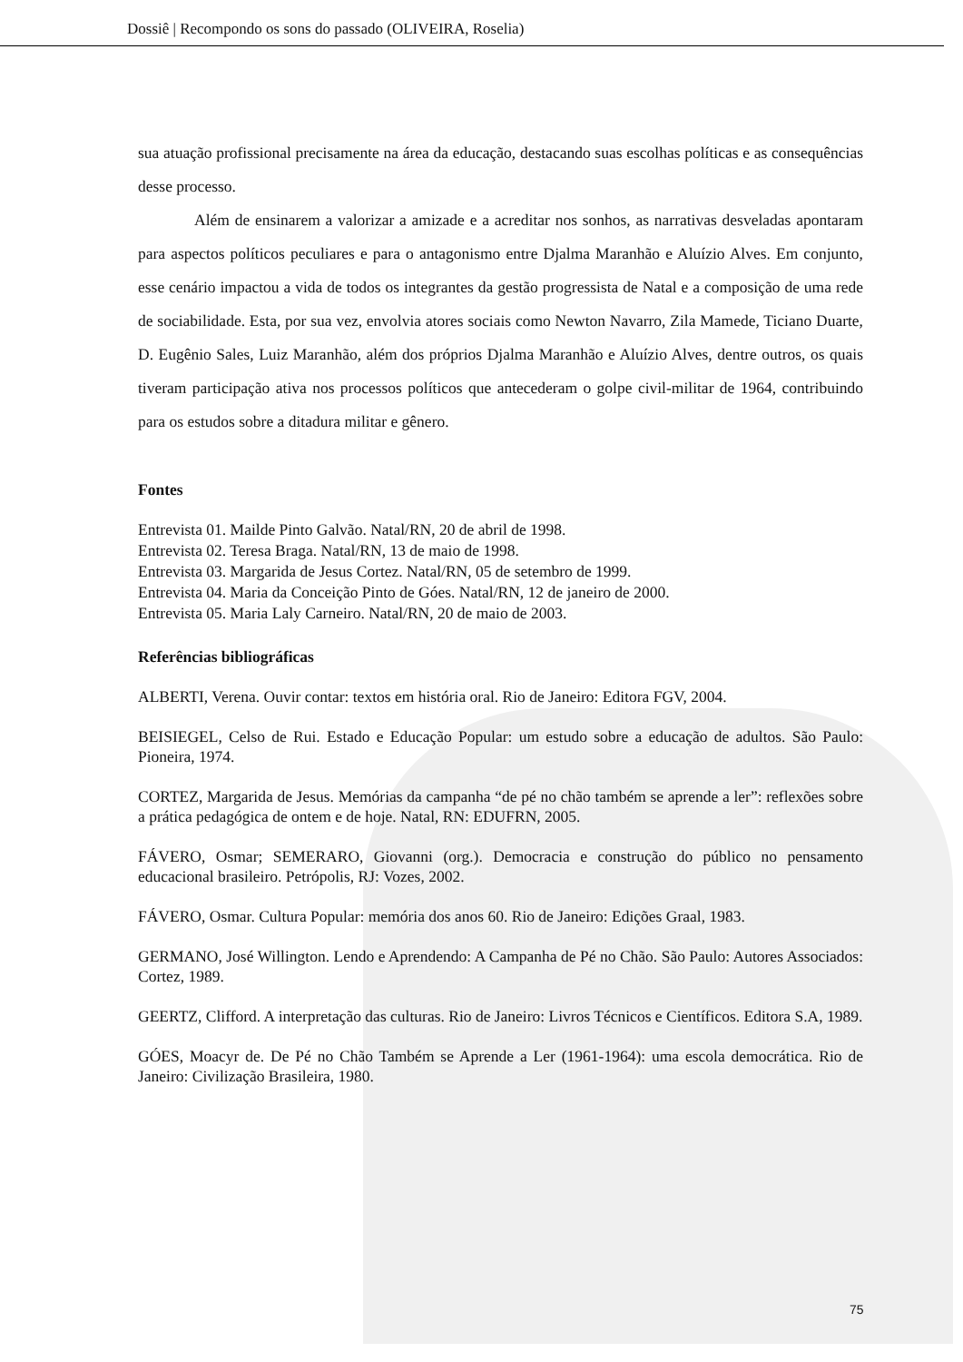Dossiê | Recompondo os sons do passado (OLIVEIRA, Roselia)
sua atuação profissional precisamente na área da educação, destacando suas escolhas políticas e as consequências desse processo.
Além de ensinarem a valorizar a amizade e a acreditar nos sonhos, as narrativas desveladas apontaram para aspectos políticos peculiares e para o antagonismo entre Djalma Maranhão e Aluízio Alves. Em conjunto, esse cenário impactou a vida de todos os integrantes da gestão progressista de Natal e a composição de uma rede de sociabilidade. Esta, por sua vez, envolvia atores sociais como Newton Navarro, Zila Mamede, Ticiano Duarte, D. Eugênio Sales, Luiz Maranhão, além dos próprios Djalma Maranhão e Aluízio Alves, dentre outros, os quais tiveram participação ativa nos processos políticos que antecederam o golpe civil-militar de 1964, contribuindo para os estudos sobre a ditadura militar e gênero.
Fontes
Entrevista 01. Mailde Pinto Galvão. Natal/RN, 20 de abril de 1998.
Entrevista 02. Teresa Braga. Natal/RN, 13 de maio de 1998.
Entrevista 03. Margarida de Jesus Cortez. Natal/RN, 05 de setembro de 1999.
Entrevista 04. Maria da Conceição Pinto de Góes. Natal/RN, 12 de janeiro de 2000.
Entrevista 05. Maria Laly Carneiro. Natal/RN, 20 de maio de 2003.
Referências bibliográficas
ALBERTI, Verena. Ouvir contar: textos em história oral. Rio de Janeiro: Editora FGV, 2004.
BEISIEGEL, Celso de Rui. Estado e Educação Popular: um estudo sobre a educação de adultos. São Paulo: Pioneira, 1974.
CORTEZ, Margarida de Jesus. Memórias da campanha “de pé no chão também se aprende a ler”: reflexões sobre a prática pedagógica de ontem e de hoje. Natal, RN: EDUFRN, 2005.
FÁVERO, Osmar; SEMERARO, Giovanni (org.). Democracia e construção do público no pensamento educacional brasileiro. Petrópolis, RJ: Vozes, 2002.
FÁVERO, Osmar. Cultura Popular: memória dos anos 60. Rio de Janeiro: Edições Graal, 1983.
GERMANO, José Willington. Lendo e Aprendendo: A Campanha de Pé no Chão. São Paulo: Autores Associados: Cortez, 1989.
GEERTZ, Clifford. A interpretação das culturas. Rio de Janeiro: Livros Técnicos e Científicos. Editora S.A, 1989.
GÓES, Moacyr de. De Pé no Chão Também se Aprende a Ler (1961-1964): uma escola democrática. Rio de Janeiro: Civilização Brasileira, 1980.
75